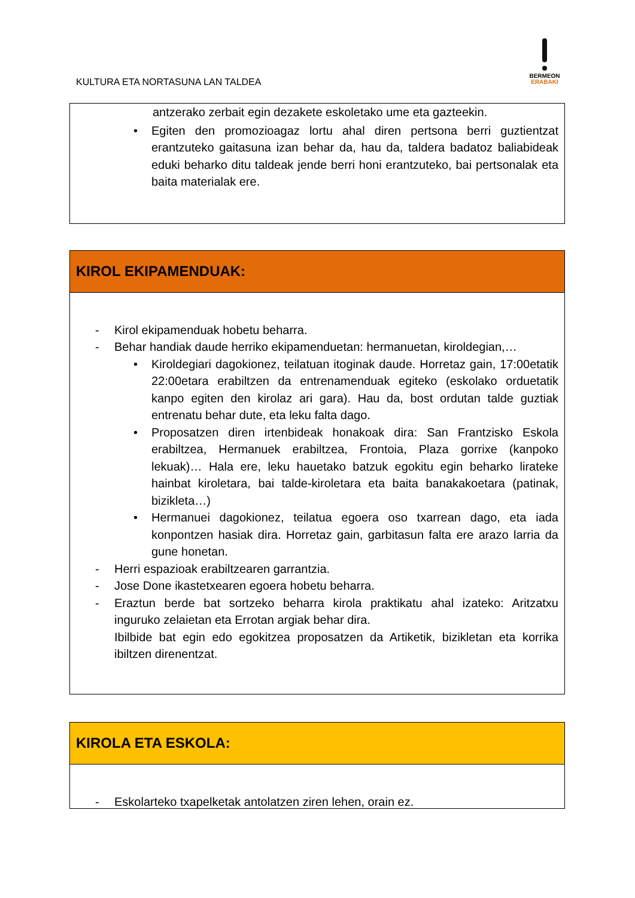KULTURA ETA NORTASUNA LAN TALDEA
BERMEON
ERABAKI
antzerako zerbait egin dezakete eskoletako ume eta gazteekin.
• Egiten den promozioagaz lortu ahal diren pertsona berri guztientzat erantzuteko gaitasuna izan behar da, hau da, taldera badatoz baliabideak eduki beharko ditu taldeak jende berri honi erantzuteko, bai pertsonalak eta baita materialak ere.
KIROL EKIPAMENDUAK:
- Kirol ekipamenduak hobetu beharra.
- Behar handiak daude herriko ekipamenduetan: hermanuetan, kiroldegian,…
• Kiroldegiari dagokionez, teilatuan itoginak daude. Horretaz gain, 17:00etatik 22:00etara erabiltzen da entrenamenduak egiteko (eskolako orduetatik kanpo egiten den kirolaz ari gara). Hau da, bost ordutan talde guztiak entrenatu behar dute, eta leku falta dago.
• Proposatzen diren irtenbideak honakoak dira: San Frantzisko Eskola erabiltzea, Hermanuek erabiltzea, Frontoia, Plaza gorrixe (kanpoko lekuak)… Hala ere, leku hauetako batzuk egokitu egin beharko lirateke hainbat kiroletara, bai talde-kiroletara eta baita banakakoetara (patinak, bizikleta…)
• Hermanuei dagokionez, teilatua egoera oso txarrean dago, eta iada konpontzen hasiak dira. Horretaz gain, garbitasun falta ere arazo larria da gune honetan.
- Herri espazioak erabiltzearen garrantzia.
- Jose Done ikastetxearen egoera hobetu beharra.
- Eraztun berde bat sortzeko beharra kirola praktikatu ahal izateko: Aritzatxu inguruko zelaietan eta Errotan argiak behar dira.
Ibilbide bat egin edo egokitzea proposatzen da Artiketik, bizikletan eta korrika ibiltzen direnentzat.
KIROLA ETA ESKOLA:
- Eskolarteko txapelketak antolatzen ziren lehen, orain ez.